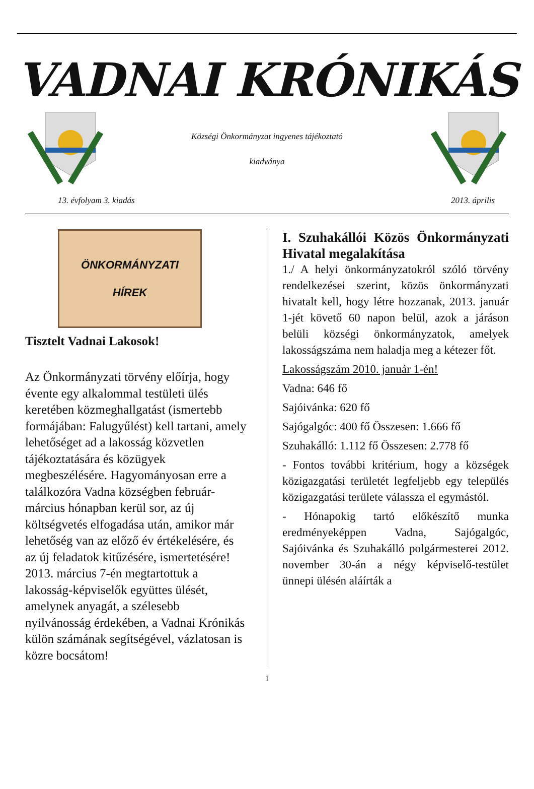VADNAI KRÓNIKÁS
Községi Önkormányzat ingyenes tájékoztató
kiadványa
13. évfolyam 3. kiadás 2013. április
ÖNKORMÁNYZATI
HÍREK
Tisztelt Vadnai Lakosok!
Az Önkormányzati törvény előírja, hogy évente egy alkalommal testületi ülés keretében közmeghallgatást (ismertebb formájában: Falugyűlést) kell tartani, amely lehetőséget ad a lakosság közvetlen tájékoztatására és közügyek megbeszélésére. Hagyományosan erre a találkozóra Vadna községben február-március hónapban kerül sor, az új költségvetés elfogadása után, amikor már lehetőség van az előző év értékelésére, és az új feladatok kitűzésére, ismertetésére! 2013. március 7-én megtartottuk a lakosság-képviselők együttes ülését, amelynek anyagát, a szélesebb nyilvánosság érdekében, a Vadnai Krónikás külön számának segítségével, vázlatosan is közre bocsátom!
I. Szuhakállói Közös Önkormányzati Hivatal megalakítása
1./ A helyi önkormányzatokról szóló törvény rendelkezései szerint, közös önkormányzati hivatalt kell, hogy létre hozzanak, 2013. január 1-jét követő 60 napon belül, azok a járáson belüli községi önkormányzatok, amelyek lakosságszáma nem haladja meg a kétezer főt.
Lakosságszám 2010. január 1-én!
Vadna: 646 fő
Sajóivánka: 620 fő
Sajógalgóc: 400 fő Összesen: 1.666 fő
Szuhakálló: 1.112 fő Összesen: 2.778 fő
- Fontos további kritérium, hogy a községek közigazgatási területét legfeljebb egy település közigazgatási területe válassza el egymástól.
- Hónapokig tartó előkészítő munka eredményeképpen Vadna, Sajógalgóc, Sajóivánka és Szuhakálló polgármesterei 2012. november 30-án a négy képviselő-testület ünnepi ülésén aláírták a
1